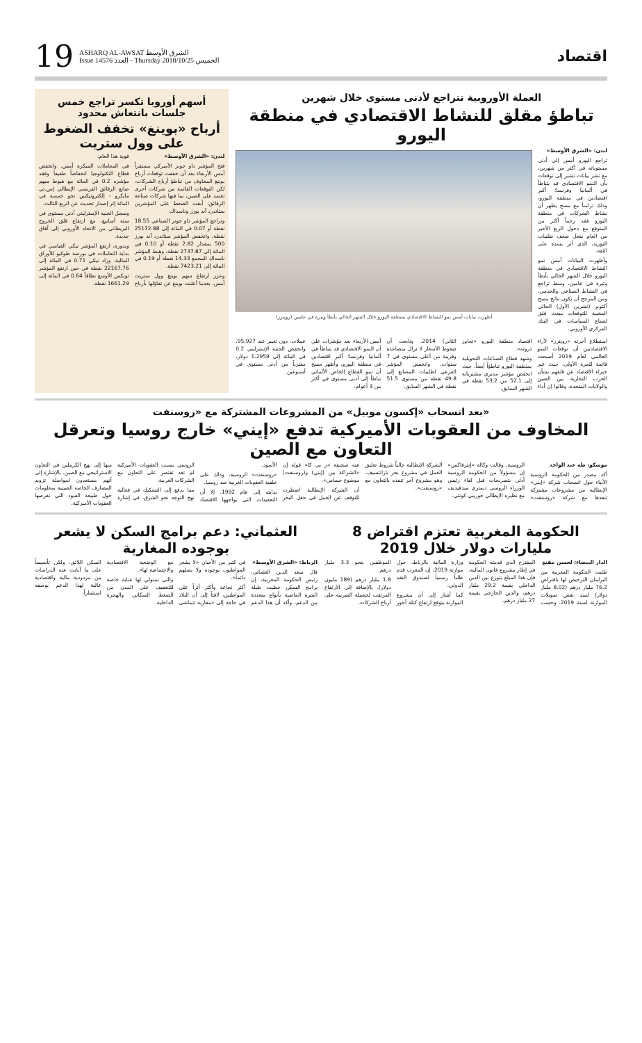اقتصاد
19 ASHARQ AL-AWSAT الشرق الأوسط
Issue 14576 العدد - Thursday 2018/10/25 الخميس
العملة الأوروبية تتراجع لأدنى مستوى خلال شهرين
تباطؤ مقلق للنشاط الاقتصادي في منطقة اليورو
لندن: «الشرق الأوسط»
تراجع اليورو أمس إلى أدنى مستوياته في أكثر من شهرين، مع نشر بيانات تشير إلى توقعات بأن النمو الاقتصادي قد يتباطأ في ألمانيا وفرنسا؛ أكبر اقتصادين في منطقة اليورو، وذلك تزامناً مع مسح يظهر أن نشاط الشركات في منطقة اليورو فقد زخماً أكثر من المتوقع مع دخول الربع الأخير من العام بفعل ضعف طلبيات التوريد، الذي أثر بشدة على الثقة.
وأظهرت البيانات أمس نمو النشاط الاقتصادي في منطقة اليورو خلال الشهر الحالي بأبطأ وتيرة في عامين، وسط تراجع في النشاط الصناعي والخدمي. ومن المرجح أن تكون نتائج مسح أكتوبر (تشرين الأول) الحالي المخيبة للتوقعات مبعث قلق لصناع السياسات في البنك المركزي الأوروبي.
أظهرت بيانات أمس نمو النشاط الاقتصادي بمنطقة اليورو خلال الشهر الحالي بأبطأ وتيرة في عامين (رويترز)
استطلاع أجرته «رويترز» لآراء الاقتصاديين أن توقعات النمو العالمي لعام 2019 أصبحت قاتمة للمرة الأولى، حيث عبر خبراء الاقتصاد عن قلقهم بشأن الحرب التجارية بين الصين والولايات المتحدة، وقالوا إن أداء اقتصاد منطقة اليورو «تجاوز ذروته».
وشهد قطاع الصناعات التحويلية بمنطقة اليورو تباطؤاً أيضاً، حيث انخفض مؤشر مديري مشترياته إلى 52.1 من 53.2 نقطة في الشهر السابق.
الثاني) 2014. وتابعت أن ضغوط الأسعار لا تزال متصاعدة وقريبة من أعلى مستوى في 7 سنوات. وانخفض المؤشر الفرعي لطلبيات المصانع إلى 49.8 نقطة من مستوى 51.5 نقطة في الشهر السابق.
أمس الأربعاء بعد مؤشرات على أن النمو الاقتصادي قد يتباطأ في ألمانيا وفرنسا؛ أكبر اقتصادين في منطقة اليورو. وأظهر مسح أن نمو القطاع الخاص الألماني تباطأ إلى أدنى مستوى في أكثر من 3 أعوام.
عملات، دون تغيير عند 95.927. وانخفض الجنيه الإسترليني 0.2 في المائة إلى 1.2959 دولار، مقترباً من أدنى مستوى في أسبوعين.
أسهم أوروبا تكسر تراجع خمس جلسات بانتعاش محدود
أرباح «بوينغ» تخفف الضغوط على وول ستريت
لندن: «الشرق الأوسط»
فتح المؤشر داو جونز الأميركي مستقراً أمس الأربعاء بعد أن خففت توقعات أرباح بوينغ المخاوف من تباطؤ أرباح الشركات، لكن التوقعات القائمة من شركات أخرى تعتمد على الصين، بما فيها شركات صناعة الرقائق، أبقت الضغط على المؤشرين ستاندرد آند بورز وناسداك.
وتراجع المؤشر داو جونز الصناعي 18.55 نقطة أو 0.07 في المائة إلى 25172.88 نقطة. وانخفض المؤشر ستاندرد آند بورز 500 بمقدار 2.82 نقطة أو 0.10 في المائة إلى 2737.87 نقطة، وهبط المؤشر ناسداك المجمع 14.33 نقطة أو 0.19 في المائة إلى 7423.21 نقطة.
وعزز ارتفاع سهم بوينغ وول ستريت أمس، بعدما أعلنت بوينغ عن تفاؤلها بأرباح قوية هذا العام.
في المعاملات المبكرة أمس. وانخفض قطاع التكنولوجيا انخفاضاً طفيفاً وفقد مؤشره 0.2 في المائة مع هبوط سهم صانع الرقائق الفرنسي الإيطالي إس.تي مايكرو - إلكترونيكس نحو خمسة في المائة إثر إصدار تحديث عن الربع الثالث.
وسجل الجنيه الإسترليني أدنى مستوى في ستة أسابيع، مع ارتفاع قلق الخروج البريطاني من الاتحاد الأوروبي إلى آفاق جديدة.
وبدوره، ارتفع المؤشر نيكي القياسي في بداية التعاملات في بورصة طوكيو للأوراق المالية، وزاد نيكي 0.71 في المائة إلى 22167.76 نقطة في حين ارتفع المؤشر توبكس الأوسع نطاقاً 0.64 في المائة إلى 1661.29 نقطة.
بعد انسحاب «إكسون موبيل» من المشروعات المشتركة مع «روسنفت»
المخاوف من العقوبات الأميركية تدفع «إيني» خارج روسيا وتعرقل التعاون مع الصين
موسكو: طه عبد الواحد
أكد مصدر من الحكومة الروسية الأنباء حول انسحاب شركة «إيني» الإيطالية من مشروعات مشتركة تنفذها مع شركة «روسنفت» الروسية. وقالت وكالة «إنترفاكس» إن مسؤولاً من الحكومة الروسية أدلى بتصريحات قبل لقاء رئيس الوزراء الروسي ديمتري ميدفيديف مع نظيره الإيطالي جوزيبي كونتي.
الشركة الإيطالية حالياً شروط تعليق العمل في مشروع بحر بارانتسيف، وهو مشروع آخر تنفذه بالتعاون مع «روسنفت».
عنه صحيفة «ر بي كا» قوله إن «الشراكة بين (إيني) و(روسنفت) موضوع حساس».
أن الشركة الإيطالية اضطرت للتوقف عن العمل في حقل البحر الأسود.
«روسنفت» الروسية، وذلك على خلفية العقوبات الغربية ضد روسيا.
بدايته إلى عام 1992. إلا أن التعقيدات التي يواجهها الاقتصاد الروسي بسبب العقوبات الأميركية لم تعد تقتصر على التعاون مع الشركات الغربية.
مما يدفع إلى التشكيك في فعالية نهج التوجه نحو الشرق، في إشارة منها إلى نهج الكرملين في التعاون الاستراتيجي مع الصين. بالإشارة إلى أنهم مستعدون لمواصلة تزويد المصارف الخاصة الصينية بمعلومات حول طبيعة القيود التي تفرضها العقوبات الأميركية.
الحكومة المغربية تعتزم اقتراض 8 مليارات دولار خلال 2019
الدار البيضاء: لحسن مقنع
طلبت الحكومة المغربية من البرلمان الترخيص لها باقتراض 76.2 مليار درهم (8.02 مليار دولار) لسد نقص تمويلات الموازنة لسنة 2019. وحسب المقترح الذي قدمته الحكومة في إطار مشروع قانون المالية، فإن هذا المبلغ يتوزع بين الدين الداخلي بقيمة 29.2 مليار درهم، والدين الخارجي بقيمة 27 مليار درهم.
وزارة المالية بالرباط، حول موازنة 2019، إن المغرب قدم طلباً رسمياً لصندوق النقد الدولي.
كما أشار إلى أن مشروع الموازنة يتوقع ارتفاع كتلة أجور الموظفين بنحو 3.3 مليار درهم.
1.8 مليار درهم (189 مليون دولار)، بالإضافة إلى الارتفاع المرتقب لحصيلة الضريبة على أرباح الشركات.
العثماني: دعم برامج السكن لا يشعر بوجوده المغاربة
الرباط: «الشرق الأوسط»
قال سعد الدين العثماني، رئيس الحكومة المغربية، إن برامج السكن حظيت طيلة الفترة الماضية بأنواع متعددة من الدعم، وأكد أن هذا الدعم في كثير من الأحيان «لا يشعر المواطنون بوجوده ولا يصلهم دائماً».
أكثر نجاعة وأكثر أثراً على المواطنين، لافتاً إلى أن البلاد في حاجة إلى «مقاربة تتماشى مع الوضعية الاقتصادية والاجتماعية لها».
والتي ستولي لها عناية خاصة للتخفيف على المدن من الضغط السكاني والهجرة الداخلية.
السكن اللائق، ولكن تأسيساً على ما أبانت عنه الدراسات من مردودية مالية واقتصادية عالية لهذا الدعم بوصفه استثماراً.